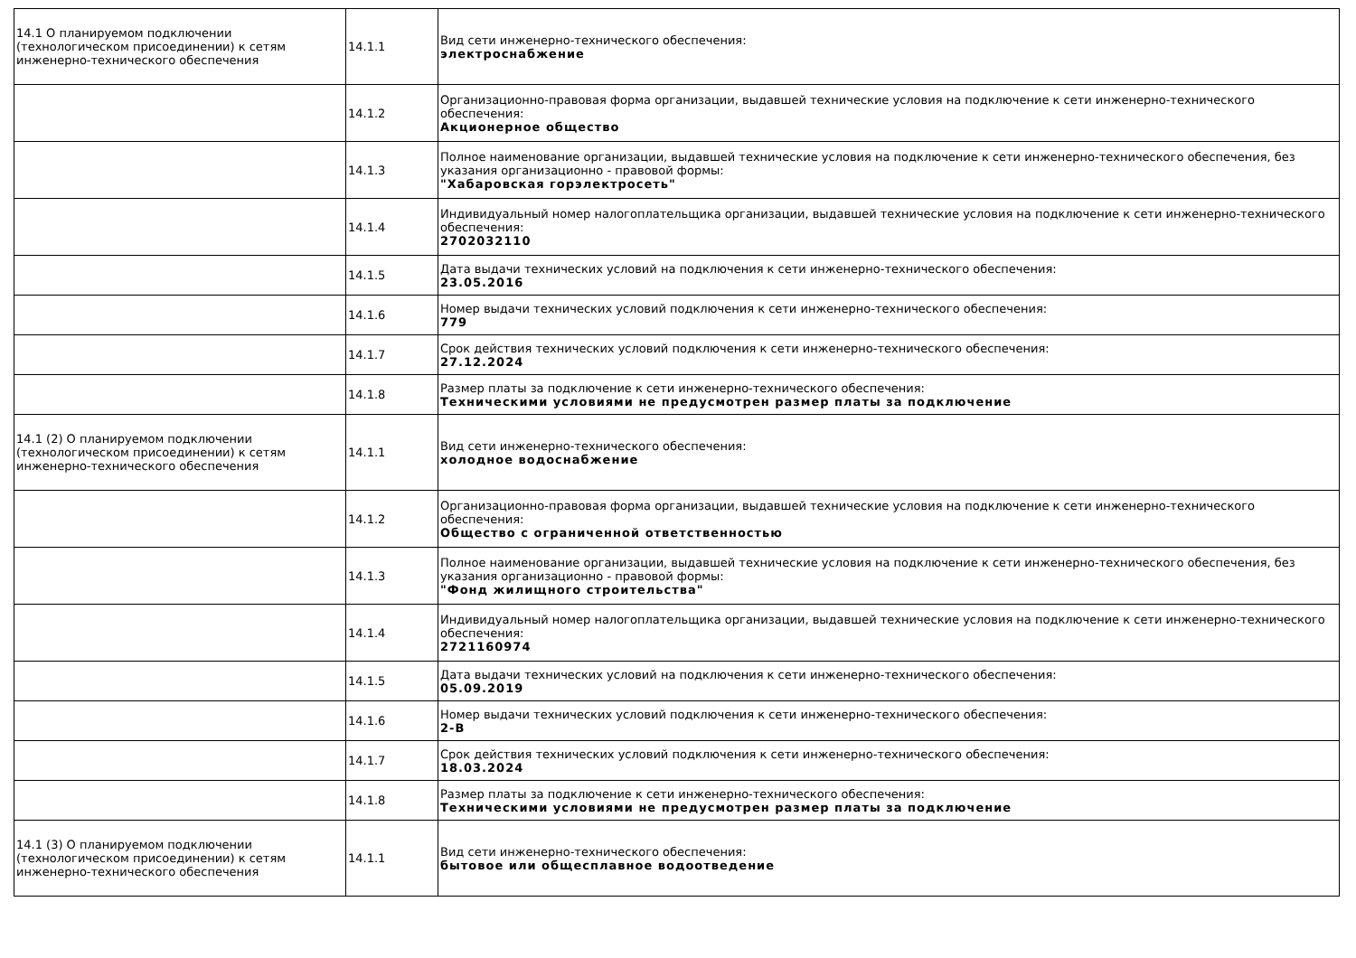| 14.1 О планируемом подключении (технологическом присоединении) к сетям инженерно-технического обеспечения | 14.1.1 | Вид сети инженерно-технического обеспечения: электроснабжение |
| | 14.1.2 | Организационно-правовая форма организации, выдавшей технические условия на подключение к сети инженерно-технического обеспечения: Акционерное общество |
| | 14.1.3 | Полное наименование организации, выдавшей технические условия на подключение к сети инженерно-технического обеспечения, без указания организационно - правовой формы: "Хабаровская горэлектросеть" |
| | 14.1.4 | Индивидуальный номер налогоплательщика организации, выдавшей технические условия на подключение к сети инженерно-технического обеспечения: 2702032110 |
| | 14.1.5 | Дата выдачи технических условий на подключения к сети инженерно-технического обеспечения: 23.05.2016 |
| | 14.1.6 | Номер выдачи технических условий подключения к сети инженерно-технического обеспечения: 779 |
| | 14.1.7 | Срок действия технических условий подключения к сети инженерно-технического обеспечения: 27.12.2024 |
| | 14.1.8 | Размер платы за подключение к сети инженерно-технического обеспечения: Техническими условиями не предусмотрен размер платы за подключение |
| 14.1 (2) О планируемом подключении (технологическом присоединении) к сетям инженерно-технического обеспечения | 14.1.1 | Вид сети инженерно-технического обеспечения: холодное водоснабжение |
| | 14.1.2 | Организационно-правовая форма организации, выдавшей технические условия на подключение к сети инженерно-технического обеспечения: Общество с ограниченной ответственностью |
| | 14.1.3 | Полное наименование организации, выдавшей технические условия на подключение к сети инженерно-технического обеспечения, без указания организационно - правовой формы: "Фонд жилищного строительства" |
| | 14.1.4 | Индивидуальный номер налогоплательщика организации, выдавшей технические условия на подключение к сети инженерно-технического обеспечения: 2721160974 |
| | 14.1.5 | Дата выдачи технических условий на подключения к сети инженерно-технического обеспечения: 05.09.2019 |
| | 14.1.6 | Номер выдачи технических условий подключения к сети инженерно-технического обеспечения: 2-В |
| | 14.1.7 | Срок действия технических условий подключения к сети инженерно-технического обеспечения: 18.03.2024 |
| | 14.1.8 | Размер платы за подключение к сети инженерно-технического обеспечения: Техническими условиями не предусмотрен размер платы за подключение |
| 14.1 (3) О планируемом подключении (технологическом присоединении) к сетям инженерно-технического обеспечения | 14.1.1 | Вид сети инженерно-технического обеспечения: бытовое или общесплавное водоотведение |